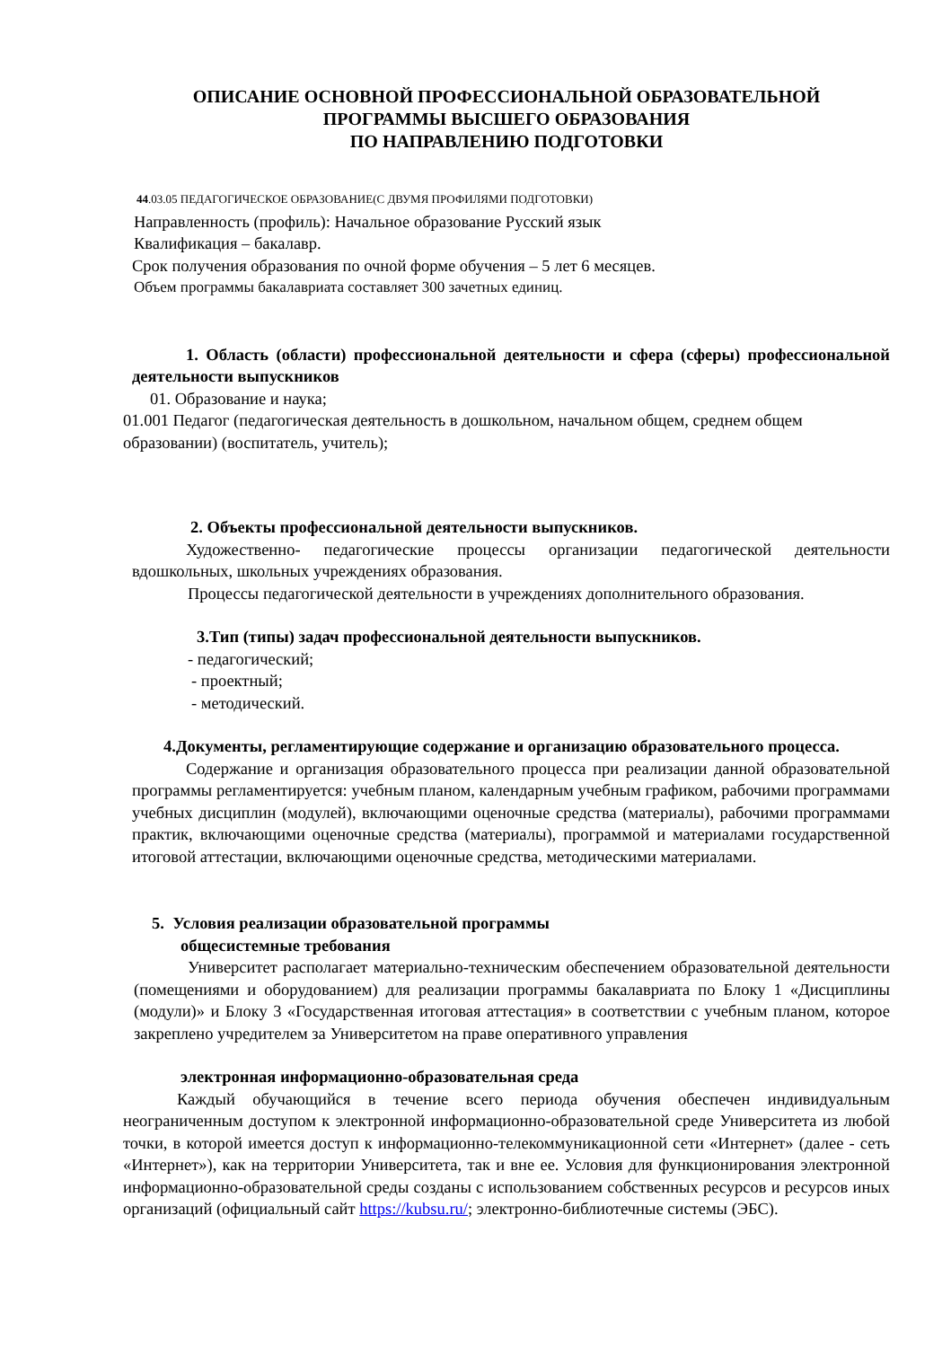ОПИСАНИЕ ОСНОВНОЙ ПРОФЕССИОНАЛЬНОЙ ОБРАЗОВАТЕЛЬНОЙ
ПРОГРАММЫ ВЫСШЕГО ОБРАЗОВАНИЯ
ПО НАПРАВЛЕНИЮ ПОДГОТОВКИ
44.03.05 ПЕДАГОГИЧЕСКОЕ ОБРАЗОВАНИЕ(С ДВУМЯ ПРОФИЛЯМИ ПОДГОТОВКИ)
Направленность (профиль): Начальное образование Русский язык
Квалификация – бакалавр.
Срок получения образования по очной форме обучения – 5 лет 6 месяцев.
Объем программы бакалавриата составляет 300 зачетных единиц.
1. Область (области) профессиональной деятельности и сфера (сферы) профессиональной деятельности выпускников
01. Образование и наука;
01.001 Педагог (педагогическая деятельность в дошкольном, начальном общем, среднем общем образовании) (воспитатель, учитель);
2. Объекты профессиональной деятельности выпускников.
Художественно- педагогические процессы организации педагогической деятельности вдошкольных, школьных учреждениях образования.
Процессы педагогической деятельности в учреждениях дополнительного образования.
3.Тип (типы) задач профессиональной деятельности выпускников.
- педагогический;
- проектный;
- методический.
4.Документы, регламентирующие содержание и организацию образовательного процесса.
Содержание и организация образовательного процесса при реализации данной образовательной программы регламентируется: учебным планом, календарным учебным графиком, рабочими программами учебных дисциплин (модулей), включающими оценочные средства (материалы), рабочими программами практик, включающими оценочные средства (материалы), программой и материалами государственной итоговой аттестации, включающими оценочные средства, методическими материалами.
5. Условия реализации образовательной программы
общесистемные требования
Университет располагает материально-техническим обеспечением образовательной деятельности (помещениями и оборудованием) для реализации программы бакалавриата по Блоку 1 «Дисциплины (модули)» и Блоку 3 «Государственная итоговая аттестация» в соответствии с учебным планом, которое закреплено учредителем за Университетом на праве оперативного управления
электронная информационно-образовательная среда
Каждый обучающийся в течение всего периода обучения обеспечен индивидуальным неограниченным доступом к электронной информационно-образовательной среде Университета из любой точки, в которой имеется доступ к информационно-телекоммуникационной сети «Интернет» (далее - сеть «Интернет»), как на территории Университета, так и вне ее. Условия для функционирования электронной информационно-образовательной среды созданы с использованием собственных ресурсов и ресурсов иных организаций (официальный сайт https://kubsu.ru/; электронно-библиотечные системы (ЭБС).